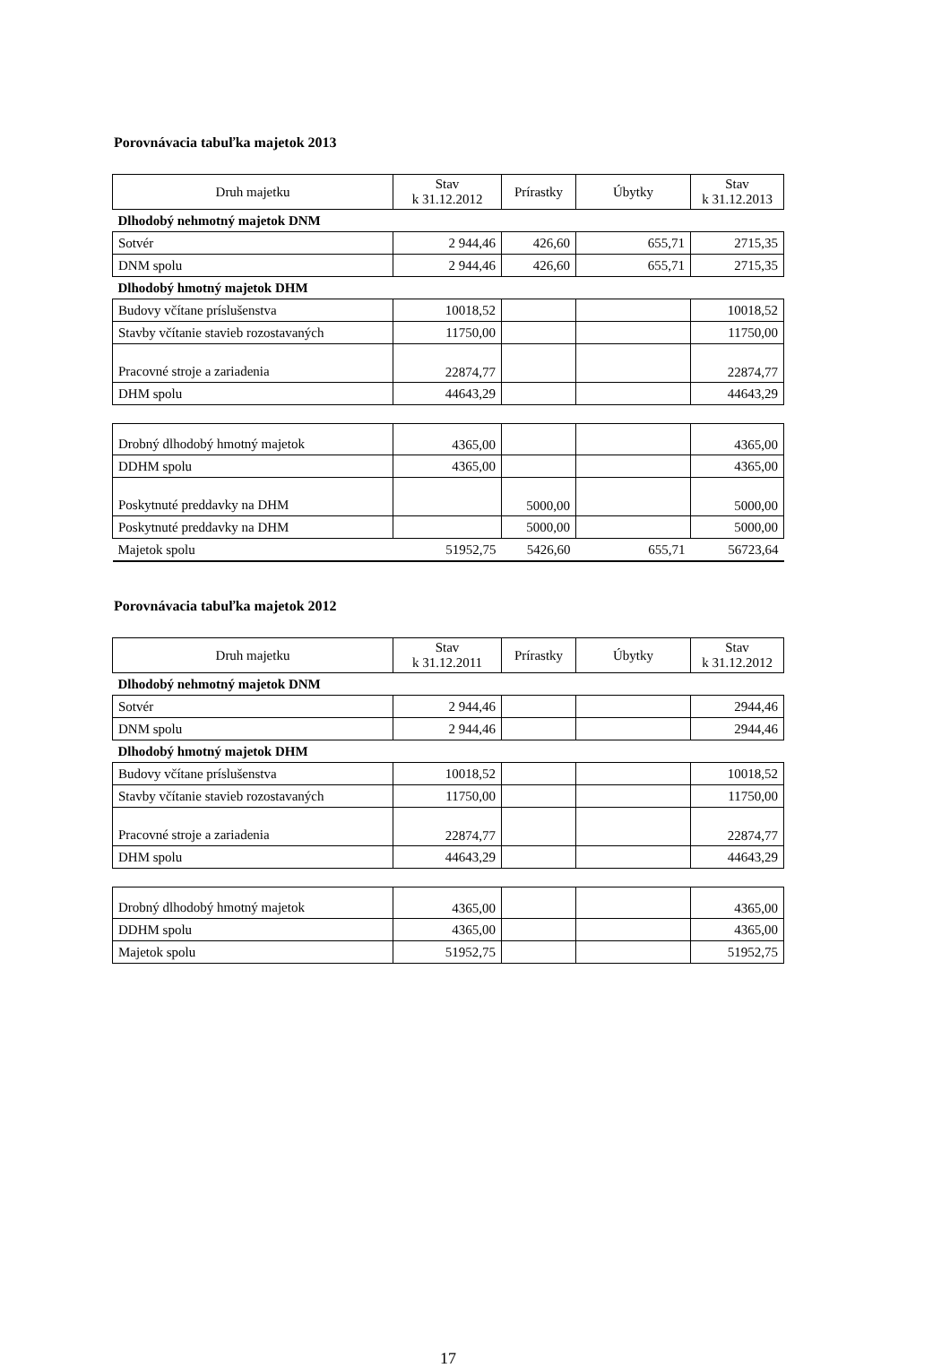Porovnávacia tabuľka majetok 2013
| Druh majetku | Stav k 31.12.2012 | Prírastky | Úbytky | Stav k 31.12.2013 |
| --- | --- | --- | --- | --- |
| Dlhodobý nehmotný majetok DNM | | | | |
| Sotvér | 2 944,46 | 426,60 | 655,71 | 2715,35 |
| DNM spolu | 2 944,46 | 426,60 | 655,71 | 2715,35 |
| Dlhodobý hmotný majetok DHM | | | | |
| Budovy včítane príslušenstva | 10018,52 | | | 10018,52 |
| Stavby včítanie stavieb rozostavaných | 11750,00 | | | 11750,00 |
| Pracovné stroje a zariadenia | 22874,77 | | | 22874,77 |
| DHM spolu | 44643,29 | | | 44643,29 |
| Drobný dlhodobý hmotný majetok | 4365,00 | | | 4365,00 |
| DDHM spolu | 4365,00 | | | 4365,00 |
| Poskytnuté preddavky na DHM | | 5000,00 | | 5000,00 |
| Poskytnuté preddavky na DHM | | 5000,00 | | 5000,00 |
| Majetok spolu | 51952,75 | 5426,60 | 655,71 | 56723,64 |
Porovnávacia tabuľka majetok 2012
| Druh majetku | Stav k 31.12.2011 | Prírastky | Úbytky | Stav k 31.12.2012 |
| --- | --- | --- | --- | --- |
| Dlhodobý nehmotný majetok DNM | | | | |
| Sotvér | 2 944,46 | | | 2944,46 |
| DNM spolu | 2 944,46 | | | 2944,46 |
| Dlhodobý hmotný majetok DHM | | | | |
| Budovy včítane príslušenstva | 10018,52 | | | 10018,52 |
| Stavby včítanie stavieb rozostavaných | 11750,00 | | | 11750,00 |
| Pracovné stroje a zariadenia | 22874,77 | | | 22874,77 |
| DHM spolu | 44643,29 | | | 44643,29 |
| Drobný dlhodobý hmotný majetok | 4365,00 | | | 4365,00 |
| DDHM spolu | 4365,00 | | | 4365,00 |
| Majetok spolu | 51952,75 | | | 51952,75 |
17